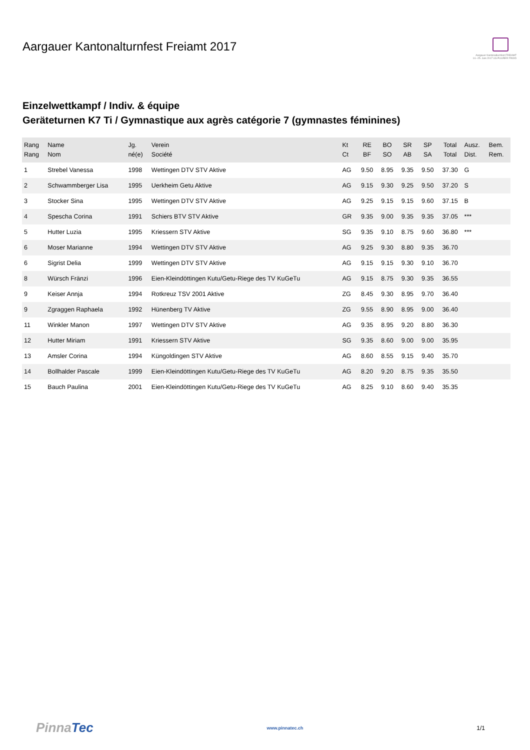Aargauer Kantonalturnfest Freiamt 2017
Aargauer Kantonalturnfest FREIAMT
14.–25. Juni 2017 US PUURER FROID
Einzelwettkampf / Indiv. & équipe
Geräteturnen K7 Ti / Gymnastique aux agrès catégorie 7 (gymnastes féminines)
| Rang Rang | Name Nom | Jg. né(e) | Verein Société | Kt Ct | RE BF | BO SO | SR AB | SP SA | Total Total | Ausz. Dist. | Bem. Rem. |
| --- | --- | --- | --- | --- | --- | --- | --- | --- | --- | --- | --- |
| 1 | Strebel Vanessa | 1998 | Wettingen DTV STV Aktive | AG | 9.50 | 8.95 | 9.35 | 9.50 | 37.30 | G | |
| 2 | Schwammberger Lisa | 1995 | Uerkheim Getu Aktive | AG | 9.15 | 9.30 | 9.25 | 9.50 | 37.20 | S | |
| 3 | Stocker Sina | 1995 | Wettingen DTV STV Aktive | AG | 9.25 | 9.15 | 9.15 | 9.60 | 37.15 | B | |
| 4 | Spescha Corina | 1991 | Schiers BTV STV Aktive | GR | 9.35 | 9.00 | 9.35 | 9.35 | 37.05 | *** | |
| 5 | Hutter Luzia | 1995 | Kriessern STV Aktive | SG | 9.35 | 9.10 | 8.75 | 9.60 | 36.80 | *** | |
| 6 | Moser Marianne | 1994 | Wettingen DTV STV Aktive | AG | 9.25 | 9.30 | 8.80 | 9.35 | 36.70 | | |
| 6 | Sigrist Delia | 1999 | Wettingen DTV STV Aktive | AG | 9.15 | 9.15 | 9.30 | 9.10 | 36.70 | | |
| 8 | Würsch Fränzi | 1996 | Eien-Kleindöttingen Kutu/Getu-Riege des TV KuGeTu | AG | 9.15 | 8.75 | 9.30 | 9.35 | 36.55 | | |
| 9 | Keiser Annja | 1994 | Rotkreuz TSV 2001 Aktive | ZG | 8.45 | 9.30 | 8.95 | 9.70 | 36.40 | | |
| 9 | Zgraggen Raphaela | 1992 | Hünenberg TV Aktive | ZG | 9.55 | 8.90 | 8.95 | 9.00 | 36.40 | | |
| 11 | Winkler Manon | 1997 | Wettingen DTV STV Aktive | AG | 9.35 | 8.95 | 9.20 | 8.80 | 36.30 | | |
| 12 | Hutter Miriam | 1991 | Kriessern STV Aktive | SG | 9.35 | 8.60 | 9.00 | 9.00 | 35.95 | | |
| 13 | Amsler Corina | 1994 | Küngoldingen STV Aktive | AG | 8.60 | 8.55 | 9.15 | 9.40 | 35.70 | | |
| 14 | Bollhalder Pascale | 1999 | Eien-Kleindöttingen Kutu/Getu-Riege des TV KuGeTu | AG | 8.20 | 9.20 | 8.75 | 9.35 | 35.50 | | |
| 15 | Bauch Paulina | 2001 | Eien-Kleindöttingen Kutu/Getu-Riege des TV KuGeTu | AG | 8.25 | 9.10 | 8.60 | 9.40 | 35.35 | | |
PinnaTec
www.pinnatec.ch
1/1